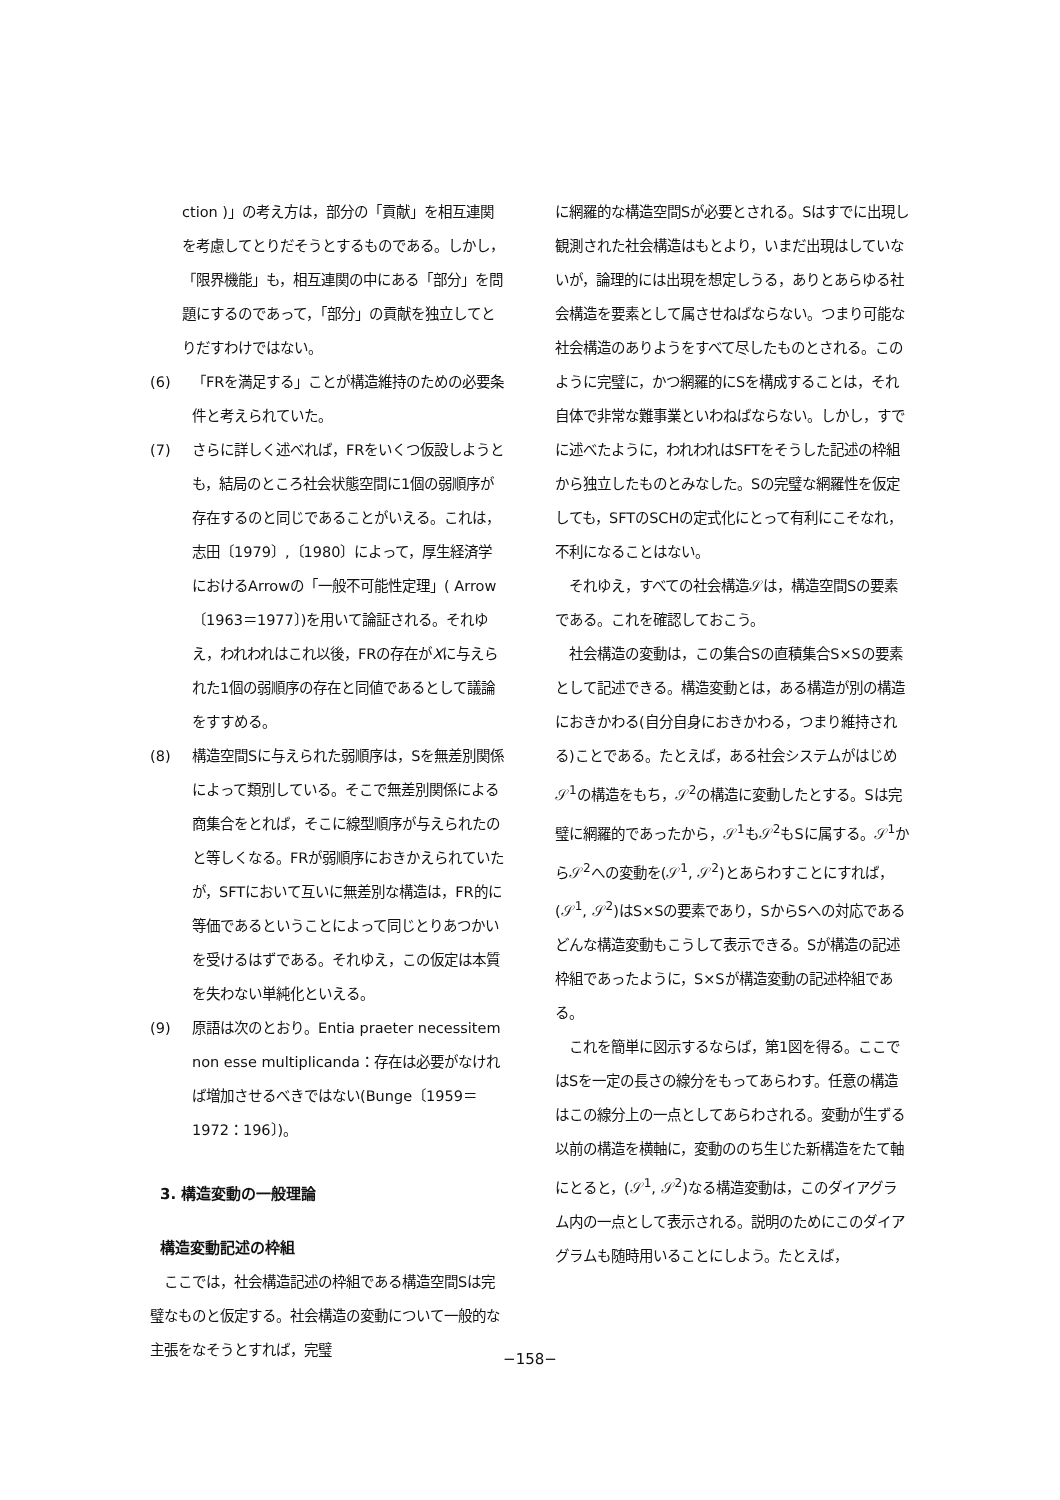ction )」の考え方は，部分の「貢献」を相互連関を考慮してとりだそうとするものである。しかし，「限界機能」も，相互連関の中にある「部分」を問題にするのであって，「部分」の貢献を独立してとりだすわけではない。
(6) 「FRを満足する」ことが構造維持のための必要条件と考えられていた。
(7) さらに詳しく述べれば，FRをいくつ仮設しようとも，結局のところ社会状態空間に1個の弱順序が存在するのと同じであることがいえる。これは，志田〔1979〕,〔1980〕によって，厚生経済学におけるArrowの「一般不可能性定理」( Arrow〔1963＝1977〕)を用いて論証される。それゆえ，われわれはこれ以後，FRの存在がXに与えられた1個の弱順序の存在と同値であるとして議論をすすめる。
(8) 構造空間Sに与えられた弱順序は，Sを無差別関係によって類別している。そこで無差別関係による商集合をとれば，そこに線型順序が与えられたのと等しくなる。FRが弱順序におきかえられていたが，SFTにおいて互いに無差別な構造は，FR的に等価であるということによって同じとりあつかいを受けるはずである。それゆえ，この仮定は本質を失わない単純化といえる。
(9) 原語は次のとおり。Entia praeter necessitem non esse multiplicanda：存在は必要がなければ増加させるべきではない(Bunge〔1959＝1972：196〕)。
3. 構造変動の一般理論
構造変動記述の枠組
　ここでは，社会構造記述の枠組である構造空間Sは完璧なものと仮定する。社会構造の変動について一般的な主張をなそうとすれば，完璧
に網羅的な構造空間Sが必要とされる。Sはすでに出現し観測された社会構造はもとより，いまだ出現はしていないが，論理的には出現を想定しうる，ありとあらゆる社会構造を要素として属させねばならない。つまり可能な社会構造のありようをすべて尽したものとされる。このように完璧に，かつ網羅的にSを構成することは，それ自体で非常な難事業といわねばならない。しかし，すでに述べたように，われわれはSFTをそうした記述の枠組から独立したものとみなした。Sの完璧な網羅性を仮定しても，SFTのSCHの定式化にとって有利にこそなれ，不利になることはない。
　それゆえ，すべての社会構造𝒮は，構造空間Sの要素である。これを確認しておこう。
　社会構造の変動は，この集合Sの直積集合S×Sの要素として記述できる。構造変動とは，ある構造が別の構造におきかわる(自分自身におきかわる，つまり維持される)ことである。たとえば，ある社会システムがはじめ𝒮<sup>1</sup>の構造をもち，𝒮<sup>2</sup>の構造に変動したとする。Sは完璧に網羅的であったから，𝒮<sup>1</sup>も𝒮<sup>2</sup>もSに属する。𝒮<sup>1</sup>から𝒮<sup>2</sup>への変動を(𝒮<sup>1</sup>, 𝒮<sup>2</sup>)とあらわすことにすれば，(𝒮<sup>1</sup>, 𝒮<sup>2</sup>)はS×Sの要素であり，SからSへの対応であるどんな構造変動もこうして表示できる。Sが構造の記述枠組であったように，S×Sが構造変動の記述枠組である。
　これを簡単に図示するならば，第1図を得る。ここではSを一定の長さの線分をもってあらわす。任意の構造はこの線分上の一点としてあらわされる。変動が生ずる以前の構造を横軸に，変動ののち生じた新構造をたて軸にとると，(𝒮<sup>1</sup>, 𝒮<sup>2</sup>)なる構造変動は，このダイアグラム内の一点として表示される。説明のためにこのダイアグラムも随時用いることにしよう。たとえば，
−158−